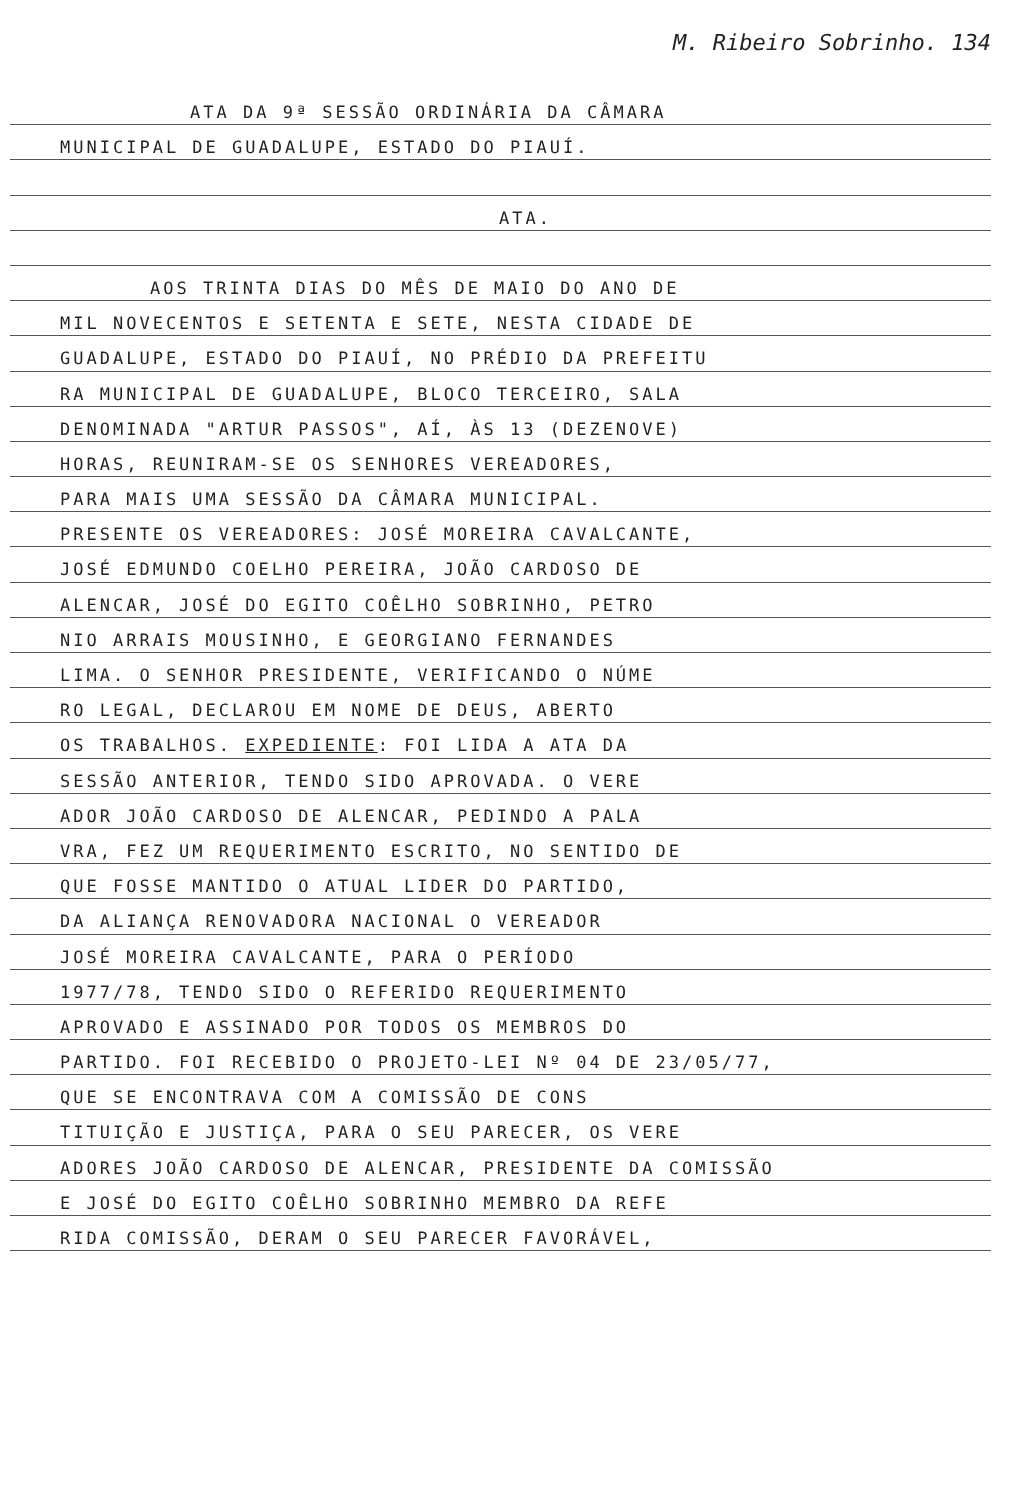M. Ribeiro Sobrinho. 134
ATA DA 9ª SESSÃO ORDINÁRIA DA CÂMARA
MUNICIPAL DE GUADALUPE, ESTADO DO PIAUÍ.
ATA.
AOS TRINTA DIAS DO MÊS DE MAIO DO ANO DE
MIL NOVECENTOS E SETENTA E SETE, NESTA CIDADE DE
GUADALUPE, ESTADO DO PIAUÍ, NO PRÉDIO DA PREFEITU
RA MUNICIPAL DE GUADALUPE, BLOCO TERCEIRO, SALA
DENOMINADA "ARTUR PASSOS", AÍ, ÀS 13 (DEZENOVE)
HORAS, REUNIRAM-SE OS SENHORES VEREADORES,
PARA MAIS UMA SESSÃO DA CÂMARA MUNICIPAL.
PRESENTE OS VEREADORES: JOSÉ MOREIRA CAVALCANTE,
JOSÉ EDMUNDO COELHO PEREIRA, JOÃO CARDOSO DE
ALENCAR, JOSÉ DO EGITO COÊLHO SOBRINHO, PETRO
NIO ARRAIS MOUSINHO, E GEORGIANO FERNANDES
LIMA. O SENHOR PRESIDENTE, VERIFICANDO O NÚME
RO LEGAL, DECLAROU EM NOME DE DEUS, ABERTO
OS TRABALHOS. EXPEDIENTE: FOI LIDA A ATA DA
SESSÃO ANTERIOR, TENDO SIDO APROVADA. O VERE
ADOR JOÃO CARDOSO DE ALENCAR, PEDINDO A PALA
VRA, FEZ UM REQUERIMENTO ESCRITO, NO SENTIDO DE
QUE FOSSE MANTIDO O ATUAL LIDER DO PARTIDO,
DA ALIANÇA RENOVADORA NACIONAL O VEREADOR
JOSÉ MOREIRA CAVALCANTE, PARA O PERÍODO
1977/78, TENDO SIDO O REFERIDO REQUERIMENTO
APROVADO E ASSINADO POR TODOS OS MEMBROS DO
PARTIDO. FOI RECEBIDO O PROJETO-LEI Nº 04 DE 23/05/77,
QUE SE ENCONTRAVA COM A COMISSÃO DE CONS
TITUIÇÃO E JUSTIÇA, PARA O SEU PARECER, OS VERE
ADORES JOÃO CARDOSO DE ALENCAR, PRESIDENTE DA COMISSÃO
E JOSÉ DO EGITO COÊLHO SOBRINHO MEMBRO DA REFE
RIDA COMISSÃO, DERAM O SEU PARECER FAVORÁVEL,